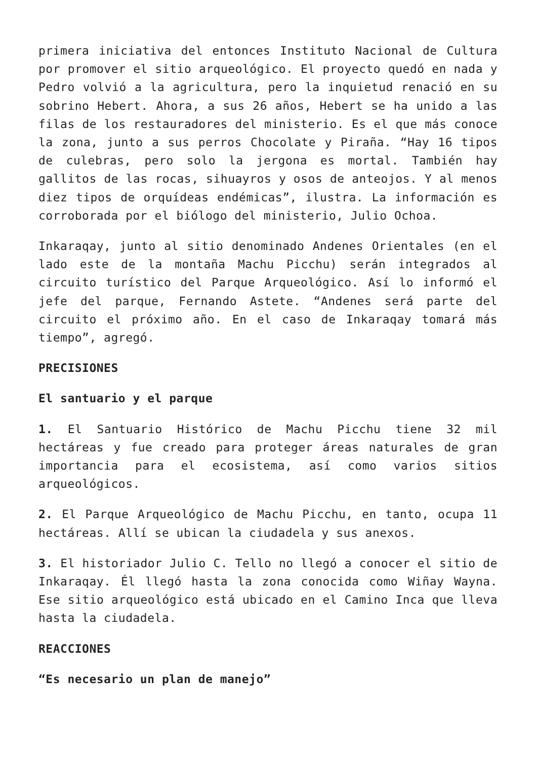primera iniciativa del entonces Instituto Nacional de Cultura por promover el sitio arqueológico. El proyecto quedó en nada y Pedro volvió a la agricultura, pero la inquietud renació en su sobrino Hebert. Ahora, a sus 26 años, Hebert se ha unido a las filas de los restauradores del ministerio. Es el que más conoce la zona, junto a sus perros Chocolate y Piraña. “Hay 16 tipos de culebras, pero solo la jergona es mortal. También hay gallitos de las rocas, sihuayros y osos de anteojos. Y al menos diez tipos de orquídeas endémicas”, ilustra. La información es corroborada por el biólogo del ministerio, Julio Ochoa.
Inkaraqay, junto al sitio denominado Andenes Orientales (en el lado este de la montaña Machu Picchu) serán integrados al circuito turístico del Parque Arqueológico. Así lo informó el jefe del parque, Fernando Astete. “Andenes será parte del circuito el próximo año. En el caso de Inkaraqay tomará más tiempo”, agregó.
PRECISIONES
El santuario y el parque
1. El Santuario Histórico de Machu Picchu tiene 32 mil hectáreas y fue creado para proteger áreas naturales de gran importancia para el ecosistema, así como varios sitios arqueológicos.
2. El Parque Arqueológico de Machu Picchu, en tanto, ocupa 11 hectáreas. Allí se ubican la ciudadela y sus anexos.
3. El historiador Julio C. Tello no llegó a conocer el sitio de Inkaraqay. Él llegó hasta la zona conocida como Wiñay Wayna. Ese sitio arqueológico está ubicado en el Camino Inca que lleva hasta la ciudadela.
REACCIONES
“Es necesario un plan de manejo”